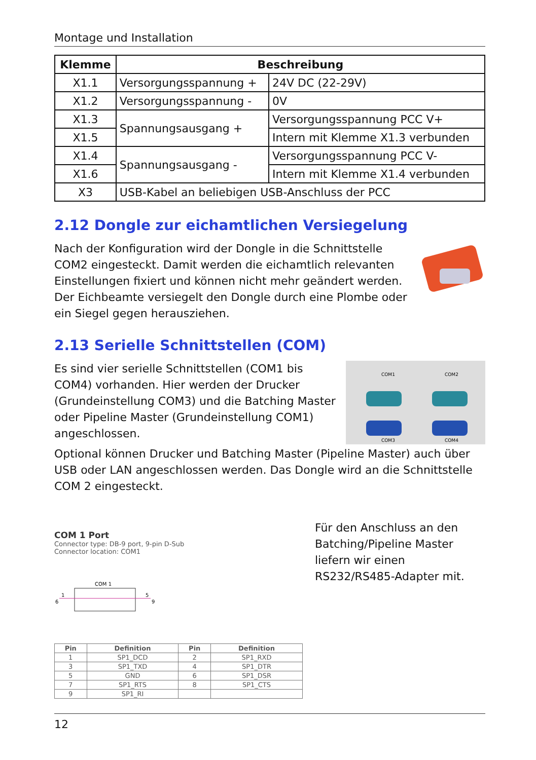Montage und Installation
| Klemme | Beschreibung | |
| --- | --- | --- |
| X1.1 | Versorgungsspannung + | 24V DC (22-29V) |
| X1.2 | Versorgungsspannung - | 0V |
| X1.3 | Spannungsausgang + | Versorgungsspannung PCC V+ |
| X1.5 | | Intern mit Klemme X1.3 verbunden |
| X1.4 | Spannungsausgang - | Versorgungsspannung PCC V- |
| X1.6 | | Intern mit Klemme X1.4 verbunden |
| X3 | USB-Kabel an beliebigen USB-Anschluss der PCC | |
2.12 Dongle zur eichamtlichen Versiegelung
Nach der Konfiguration wird der Dongle in die Schnittstelle COM2 eingesteckt. Damit werden die eichamtlich relevanten Einstellungen fixiert und können nicht mehr geändert werden. Der Eichbeamte versiegelt den Dongle durch eine Plombe oder ein Siegel gegen herausziehen.
2.13 Serielle Schnittstellen (COM)
COM1
COM2
COM3
COM4
Es sind vier serielle Schnittstellen (COM1 bis COM4) vorhanden. Hier werden der Drucker (Grundeinstellung COM3) und die Batching Master oder Pipeline Master (Grundeinstellung COM1) angeschlossen.
Optional können Drucker und Batching Master (Pipeline Master) auch über USB oder LAN angeschlossen werden. Das Dongle wird an die Schnittstelle COM 2 eingesteckt.
COM 1 Port
Connector type: DB-9 port, 9-pin D-Sub
Connector location: COM1
COM 1
6
1
5
9
| Pin | Definition | Pin | Definition |
| --- | --- | --- | --- |
| 1 | SP1_DCD | 2 | SP1_RXD |
| 3 | SP1_TXD | 4 | SP1_DTR |
| 5 | GND | 6 | SP1_DSR |
| 7 | SP1_RTS | 8 | SP1_CTS |
| 9 | SP1_RI | | |
Für den Anschluss an den Batching/Pipeline Master liefern wir einen RS232/RS485-Adapter mit.
12